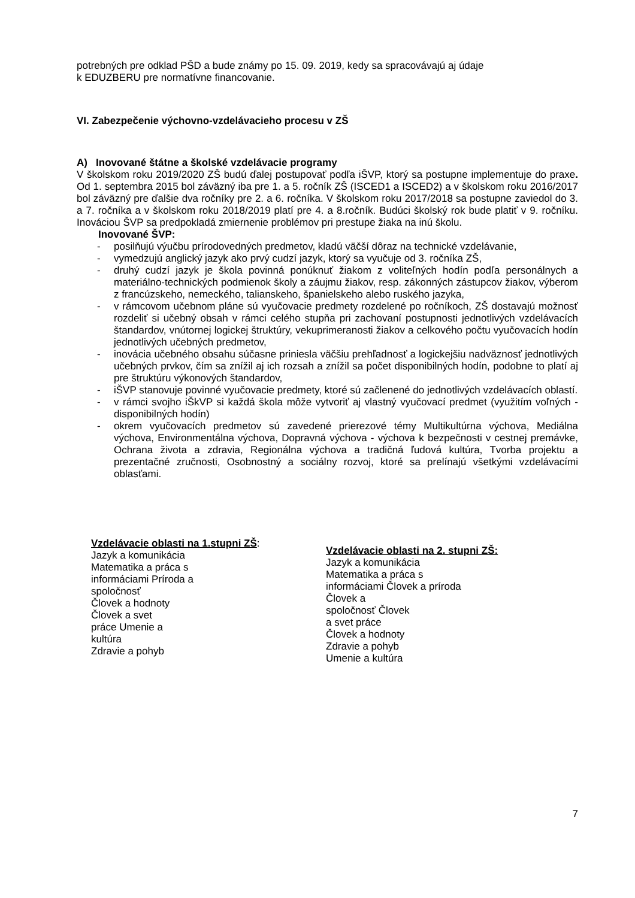potrebných pre odklad PŠD a bude známy po 15. 09. 2019, kedy sa spracovávajú aj údaje
k EDUZBERU pre normatívne financovanie.
VI. Zabezpečenie výchovno-vzdelávacieho procesu v ZŠ
A) Inovované štátne a školské vzdelávacie programy
V školskom roku 2019/2020 ZŠ budú ďalej postupovať podľa iŠVP, ktorý sa postupne implementuje do praxe. Od 1. septembra 2015 bol záväzný iba pre 1. a 5. ročník ZŠ (ISCED1 a ISCED2) a v školskom roku 2016/2017 bol záväzný pre ďalšie dva ročníky pre 2. a 6. ročníka. V školskom roku 2017/2018 sa postupne zaviedol do 3. a 7. ročníka a v školskom roku 2018/2019 platí pre 4. a 8.ročník. Budúci školský rok bude platiť v 9. ročníku. Inováciou ŠVP sa predpokladá zmiernenie problémov pri prestupe žiaka na inú školu.
Inovované ŠVP:
- posilňujú výučbu prírodovedných predmetov, kladú väčší dôraz na technické vzdelávanie,
- vymedzujú anglický jazyk ako prvý cudzí jazyk, ktorý sa vyučuje od 3. ročníka ZŠ,
- druhý cudzí jazyk je škola povinná ponúknuť žiakom z voliteľných hodín podľa personálnych a materiálno-technických podmienok školy a záujmu žiakov, resp. zákonných zástupcov žiakov, výberom z francúzskeho, nemeckého, talianskeho, španielskeho alebo ruského jazyka,
- v rámcovom učebnom pláne sú vyučovacie predmety rozdelené po ročníkoch, ZŠ dostavajú možnosť rozdeliť si učebný obsah v rámci celého stupňa pri zachovaní postupnosti jednotlivých vzdelávacích štandardov, vnútornej logickej štruktúry, vekuprimeranosti žiakov a celkového počtu vyučovacích hodín jednotlivých učebných predmetov,
- inovácia učebného obsahu súčasne priniesla väčšiu prehľadnosť a logickejšiu nadväznosť jednotlivých učebných prvkov, čím sa znížil aj ich rozsah a znížil sa počet disponibilných hodín, podobne to platí aj pre štruktúru výkonových štandardov,
- iŠVP stanovuje povinné vyučovacie predmety, ktoré sú začlenené do jednotlivých vzdelávacích oblastí.
- v rámci svojho iŠkVP si každá škola môže vytvoriť aj vlastný vyučovací predmet (využitím voľných - disponibilných hodín)
- okrem vyučovacích predmetov sú zavedené prierezové témy Multikultúrna výchova, Mediálna výchova, Environmentálna výchova, Dopravná výchova - výchova k bezpečnosti v cestnej premávke, Ochrana života a zdravia, Regionálna výchova a tradičná ľudová kultúra, Tvorba projektu a prezentačné zručnosti, Osobnostný a sociálny rozvoj, ktoré sa prelínajú všetkými vzdelávacími oblasťami.
Vzdelávacie oblasti na 1.stupni ZŠ:
Jazyk a komunikácia
Matematika a práca s
informáciami Príroda a
spoločnosť
Človek a hodnoty
Človek a svet
práce Umenie a
kultúra
Zdravie a pohyb
Vzdelávacie oblasti na 2. stupni ZŠ:
Jazyk a komunikácia
Matematika a práca s
informáciami Človek a príroda
Človek a
spoločnosť Človek
a svet práce
Človek a hodnoty
Zdravie a pohyb
Umenie a kultúra
7